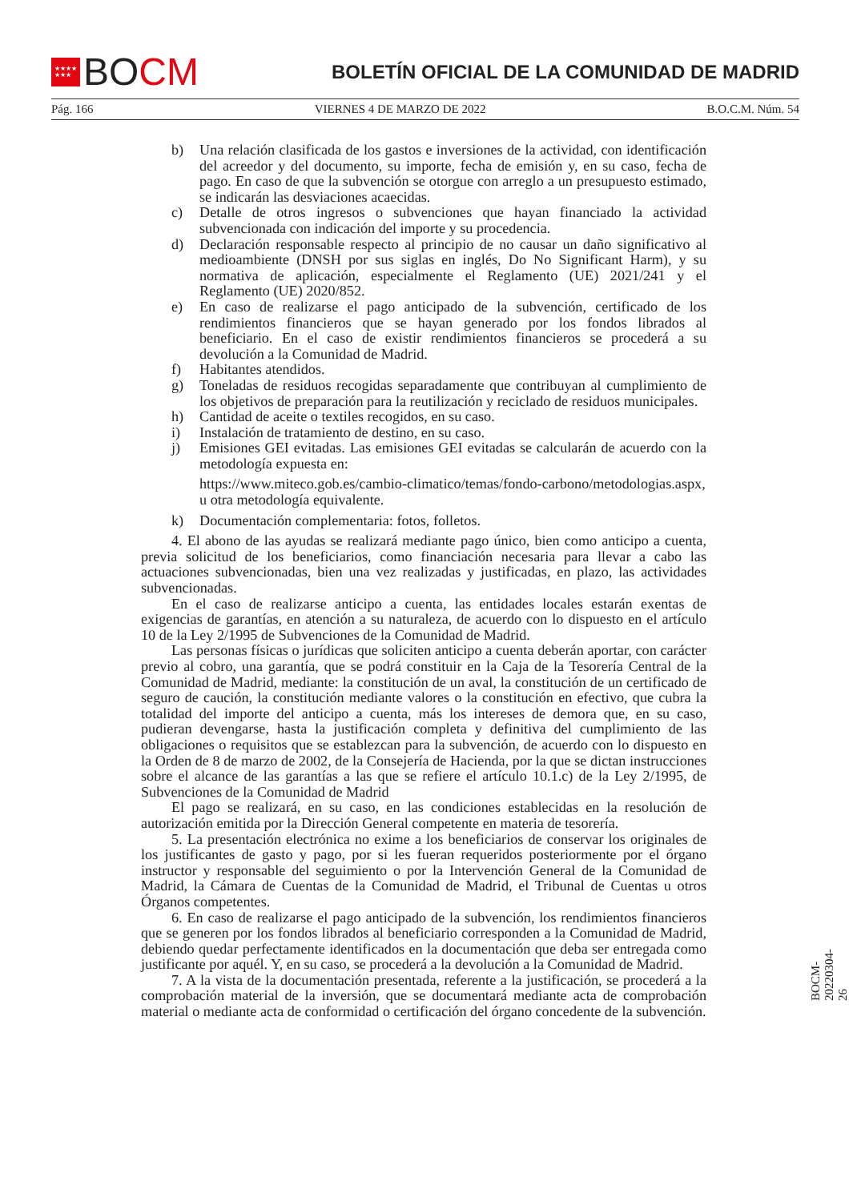★★★★
★★★
BO CM
BOLETÍN OFICIAL DE LA COMUNIDAD DE MADRID
Pág. 166 VIERNES 4 DE MARZO DE 2022 B.O.C.M. Núm. 54
b) Una relación clasificada de los gastos e inversiones de la actividad, con identificación del acreedor y del documento, su importe, fecha de emisión y, en su caso, fecha de pago. En caso de que la subvención se otorgue con arreglo a un presupuesto estimado, se indicarán las desviaciones acaecidas.
c) Detalle de otros ingresos o subvenciones que hayan financiado la actividad subvencionada con indicación del importe y su procedencia.
d) Declaración responsable respecto al principio de no causar un daño significativo al medioambiente (DNSH por sus siglas en inglés, Do No Significant Harm), y su normativa de aplicación, especialmente el Reglamento (UE) 2021/241 y el Reglamento (UE) 2020/852.
e) En caso de realizarse el pago anticipado de la subvención, certificado de los rendimientos financieros que se hayan generado por los fondos librados al beneficiario. En el caso de existir rendimientos financieros se procederá a su devolución a la Comunidad de Madrid.
f) Habitantes atendidos.
g) Toneladas de residuos recogidas separadamente que contribuyan al cumplimiento de los objetivos de preparación para la reutilización y reciclado de residuos municipales.
h) Cantidad de aceite o textiles recogidos, en su caso.
i) Instalación de tratamiento de destino, en su caso.
j) Emisiones GEI evitadas. Las emisiones GEI evitadas se calcularán de acuerdo con la metodología expuesta en:
https://www.miteco.gob.es/cambio-climatico/temas/fondo-carbono/metodologias.aspx, u otra metodología equivalente.
k) Documentación complementaria: fotos, folletos.
4. El abono de las ayudas se realizará mediante pago único, bien como anticipo a cuenta, previa solicitud de los beneficiarios, como financiación necesaria para llevar a cabo las actuaciones subvencionadas, bien una vez realizadas y justificadas, en plazo, las actividades subvencionadas.
En el caso de realizarse anticipo a cuenta, las entidades locales estarán exentas de exigencias de garantías, en atención a su naturaleza, de acuerdo con lo dispuesto en el artículo 10 de la Ley 2/1995 de Subvenciones de la Comunidad de Madrid.
Las personas físicas o jurídicas que soliciten anticipo a cuenta deberán aportar, con carácter previo al cobro, una garantía, que se podrá constituir en la Caja de la Tesorería Central de la Comunidad de Madrid, mediante: la constitución de un aval, la constitución de un certificado de seguro de caución, la constitución mediante valores o la constitución en efectivo, que cubra la totalidad del importe del anticipo a cuenta, más los intereses de demora que, en su caso, pudieran devengarse, hasta la justificación completa y definitiva del cumplimiento de las obligaciones o requisitos que se establezcan para la subvención, de acuerdo con lo dispuesto en la Orden de 8 de marzo de 2002, de la Consejería de Hacienda, por la que se dictan instrucciones sobre el alcance de las garantías a las que se refiere el artículo 10.1.c) de la Ley 2/1995, de Subvenciones de la Comunidad de Madrid
El pago se realizará, en su caso, en las condiciones establecidas en la resolución de autorización emitida por la Dirección General competente en materia de tesorería.
5. La presentación electrónica no exime a los beneficiarios de conservar los originales de los justificantes de gasto y pago, por si les fueran requeridos posteriormente por el órgano instructor y responsable del seguimiento o por la Intervención General de la Comunidad de Madrid, la Cámara de Cuentas de la Comunidad de Madrid, el Tribunal de Cuentas u otros Órganos competentes.
6. En caso de realizarse el pago anticipado de la subvención, los rendimientos financieros que se generen por los fondos librados al beneficiario corresponden a la Comunidad de Madrid, debiendo quedar perfectamente identificados en la documentación que deba ser entregada como justificante por aquél. Y, en su caso, se procederá a la devolución a la Comunidad de Madrid.
7. A la vista de la documentación presentada, referente a la justificación, se procederá a la comprobación material de la inversión, que se documentará mediante acta de comprobación material o mediante acta de conformidad o certificación del órgano concedente de la subvención.
BOCM-20220304-26